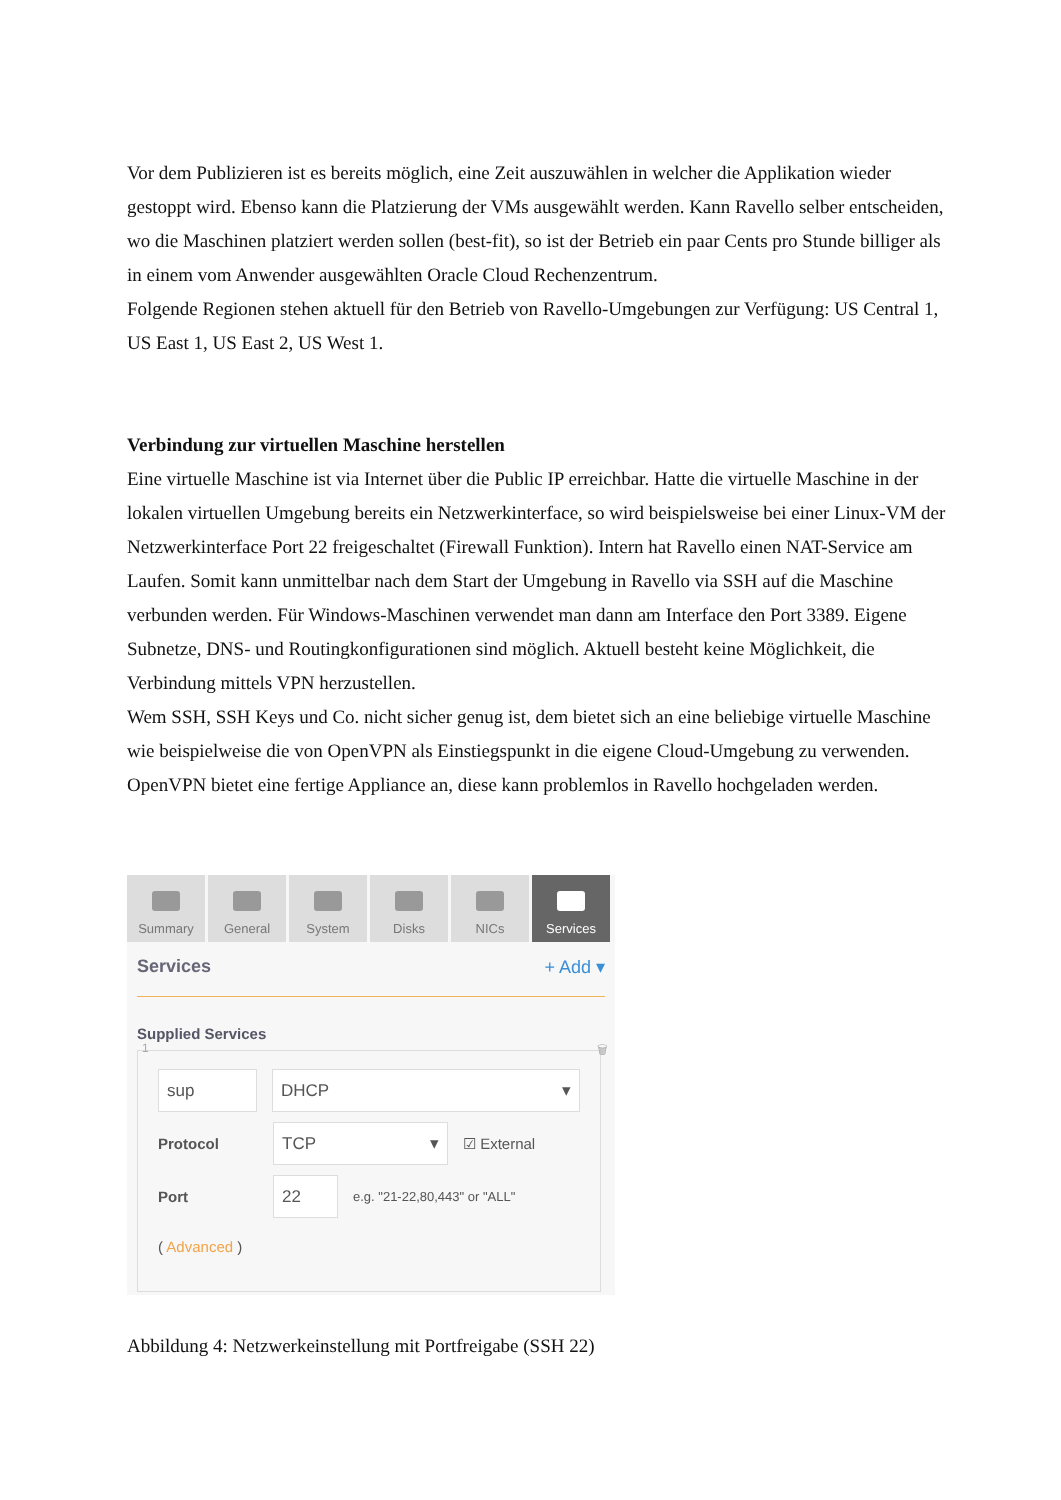Vor dem Publizieren ist es bereits möglich, eine Zeit auszuwählen in welcher die Applikation wieder gestoppt wird. Ebenso kann die Platzierung der VMs ausgewählt werden. Kann Ravello selber entscheiden, wo die Maschinen platziert werden sollen (best-fit), so ist der Betrieb ein paar Cents pro Stunde billiger als in einem vom Anwender ausgewählten Oracle Cloud Rechenzentrum.
Folgende Regionen stehen aktuell für den Betrieb von Ravello-Umgebungen zur Verfügung: US Central 1, US East 1, US East 2, US West 1.
Verbindung zur virtuellen Maschine herstellen
Eine virtuelle Maschine ist via Internet über die Public IP erreichbar. Hatte die virtuelle Maschine in der lokalen virtuellen Umgebung bereits ein Netzwerkinterface, so wird beispielsweise bei einer Linux-VM der Netzwerkinterface Port 22 freigeschaltet (Firewall Funktion). Intern hat Ravello einen NAT-Service am Laufen. Somit kann unmittelbar nach dem Start der Umgebung in Ravello via SSH auf die Maschine verbunden werden. Für Windows-Maschinen verwendet man dann am Interface den Port 3389. Eigene Subnetze, DNS- und Routingkonfigurationen sind möglich. Aktuell besteht keine Möglichkeit, die Verbindung mittels VPN herzustellen.
Wem SSH, SSH Keys und Co. nicht sicher genug ist, dem bietet sich an eine beliebige virtuelle Maschine wie beispielweise die von OpenVPN als Einstiegspunkt in die eigene Cloud-Umgebung zu verwenden. OpenVPN bietet eine fertige Appliance an, diese kann problemlos in Ravello hochgeladen werden.
Summary General System Disks NICs Services
Services + Add ▾
Supplied Services
1 🗑
sup DHCP ▾
Protocol
TCP ▾
☑ External
Port
22
e.g. "21-22,80,443" or "ALL"
( Advanced )
Abbildung 4: Netzwerkeinstellung mit Portfreigabe (SSH 22)